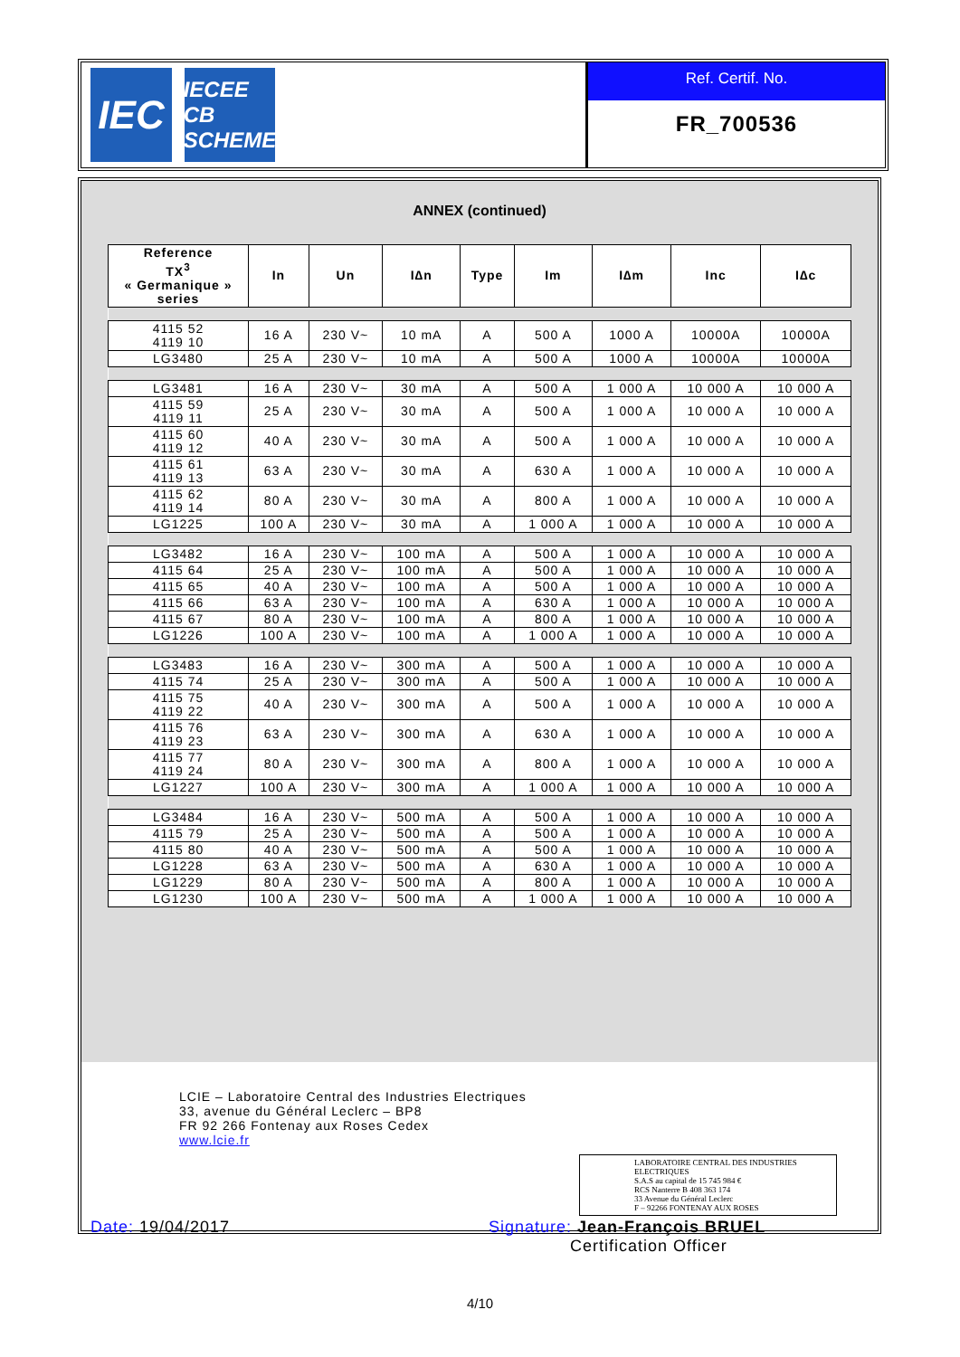IEC
IECEE
CB SCHEME
Ref. Certif. No.
FR_700536
ANNEX (continued)
| Reference TX<sup>3</sup> « Germanique » series | In | Un | I∆n | Type | Im | I∆m | Inc | I∆c |
| --- | --- | --- | --- | --- | --- | --- | --- | --- |
| 4115 52 4119 10 | 16 A | 230 V~ | 10 mA | A | 500 A | 1000 A | 10000A | 10000A |
| LG3480 | 25 A | 230 V~ | 10 mA | A | 500 A | 1000 A | 10000A | 10000A |
| LG3481 | 16 A | 230 V~ | 30 mA | A | 500 A | 1 000 A | 10 000 A | 10 000 A |
| 4115 59 4119 11 | 25 A | 230 V~ | 30 mA | A | 500 A | 1 000 A | 10 000 A | 10 000 A |
| 4115 60 4119 12 | 40 A | 230 V~ | 30 mA | A | 500 A | 1 000 A | 10 000 A | 10 000 A |
| 4115 61 4119 13 | 63 A | 230 V~ | 30 mA | A | 630 A | 1 000 A | 10 000 A | 10 000 A |
| 4115 62 4119 14 | 80 A | 230 V~ | 30 mA | A | 800 A | 1 000 A | 10 000 A | 10 000 A |
| LG1225 | 100 A | 230 V~ | 30 mA | A | 1 000 A | 1 000 A | 10 000 A | 10 000 A |
| LG3482 | 16 A | 230 V~ | 100 mA | A | 500 A | 1 000 A | 10 000 A | 10 000 A |
| 4115 64 | 25 A | 230 V~ | 100 mA | A | 500 A | 1 000 A | 10 000 A | 10 000 A |
| 4115 65 | 40 A | 230 V~ | 100 mA | A | 500 A | 1 000 A | 10 000 A | 10 000 A |
| 4115 66 | 63 A | 230 V~ | 100 mA | A | 630 A | 1 000 A | 10 000 A | 10 000 A |
| 4115 67 | 80 A | 230 V~ | 100 mA | A | 800 A | 1 000 A | 10 000 A | 10 000 A |
| LG1226 | 100 A | 230 V~ | 100 mA | A | 1 000 A | 1 000 A | 10 000 A | 10 000 A |
| LG3483 | 16 A | 230 V~ | 300 mA | A | 500 A | 1 000 A | 10 000 A | 10 000 A |
| 4115 74 | 25 A | 230 V~ | 300 mA | A | 500 A | 1 000 A | 10 000 A | 10 000 A |
| 4115 75 4119 22 | 40 A | 230 V~ | 300 mA | A | 500 A | 1 000 A | 10 000 A | 10 000 A |
| 4115 76 4119 23 | 63 A | 230 V~ | 300 mA | A | 630 A | 1 000 A | 10 000 A | 10 000 A |
| 4115 77 4119 24 | 80 A | 230 V~ | 300 mA | A | 800 A | 1 000 A | 10 000 A | 10 000 A |
| LG1227 | 100 A | 230 V~ | 300 mA | A | 1 000 A | 1 000 A | 10 000 A | 10 000 A |
| LG3484 | 16 A | 230 V~ | 500 mA | A | 500 A | 1 000 A | 10 000 A | 10 000 A |
| 4115 79 | 25 A | 230 V~ | 500 mA | A | 500 A | 1 000 A | 10 000 A | 10 000 A |
| 4115 80 | 40 A | 230 V~ | 500 mA | A | 500 A | 1 000 A | 10 000 A | 10 000 A |
| LG1228 | 63 A | 230 V~ | 500 mA | A | 630 A | 1 000 A | 10 000 A | 10 000 A |
| LG1229 | 80 A | 230 V~ | 500 mA | A | 800 A | 1 000 A | 10 000 A | 10 000 A |
| LG1230 | 100 A | 230 V~ | 500 mA | A | 1 000 A | 1 000 A | 10 000 A | 10 000 A |
LCIE – Laboratoire Central des Industries Electriques
33, avenue du Général Leclerc – BP8
FR 92 266 Fontenay aux Roses Cedex
www.lcie.fr
LABORATOIRE CENTRAL DES INDUSTRIES ELECTRIQUES
S.A.S au capital de 15 745 984 €
RCS Nanterre B 408 363 174
33 Avenue du Général Leclerc
F – 92266 FONTENAY AUX ROSES
Date: 19/04/2017 Signature: Jean-François BRUEL
Certification Officer
4/10